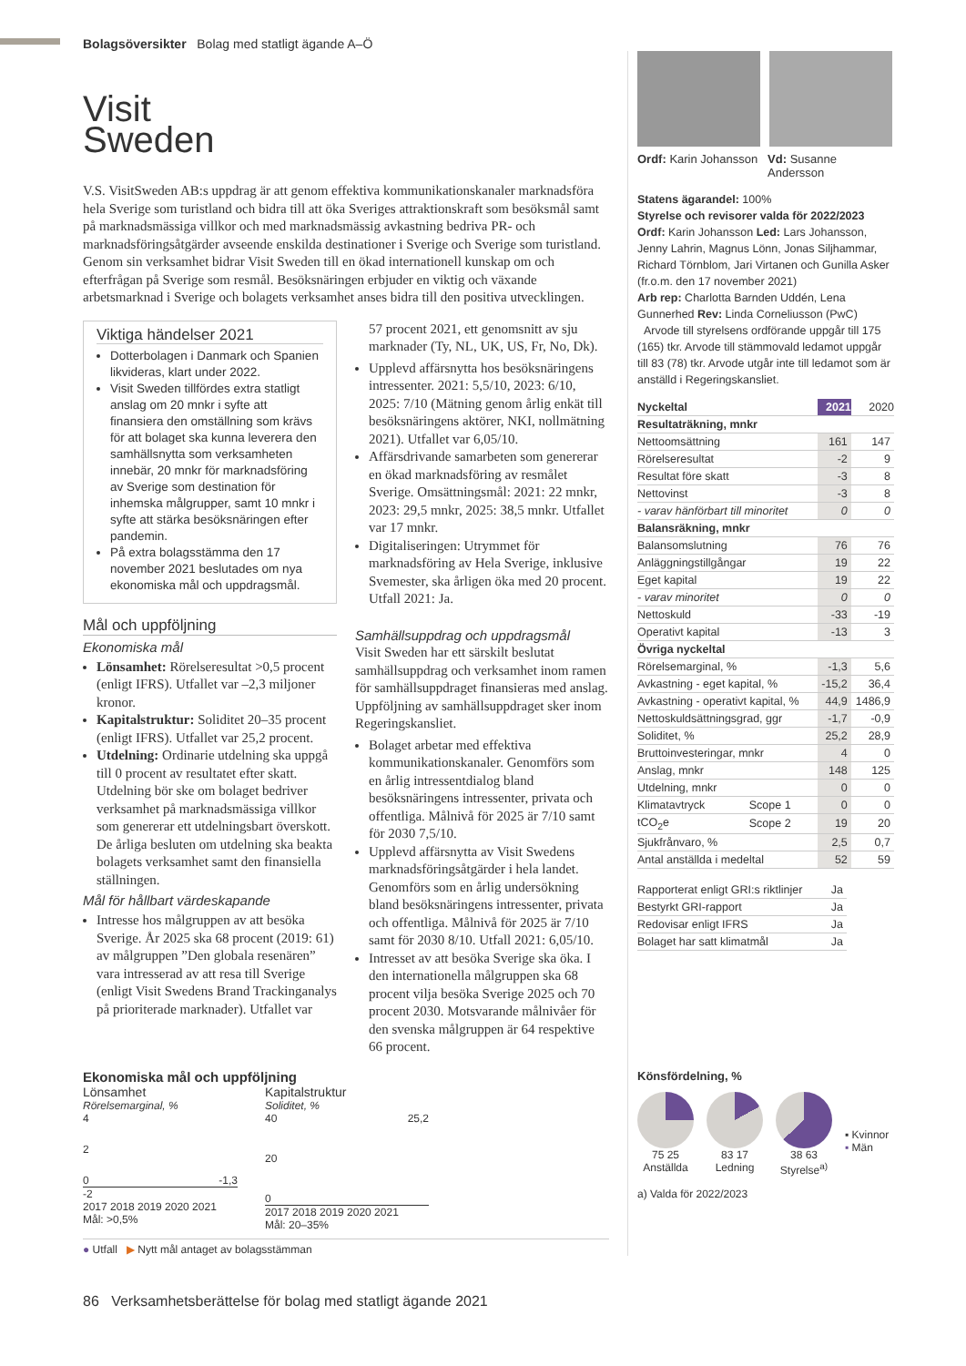Bolagsöversikter Bolag med statligt ägande A–Ö
Visit
Sweden
V.S. VisitSweden AB:s uppdrag är att genom effektiva kommunikationskanaler marknadsföra hela Sverige som turistland och bidra till att öka Sveriges attraktionskraft som besöksmål samt på marknadsmässiga villkor och med marknadsmässig avkastning bedriva PR- och marknadsföringsåtgärder avseende enskilda destinationer i Sverige och Sverige som turistland. Genom sin verksamhet bidrar Visit Sweden till en ökad internationell kunskap om och efterfrågan på Sverige som resmål. Besöksnäringen erbjuder en viktig och växande arbetsmarknad i Sverige och bolagets verksamhet anses bidra till den positiva utvecklingen.
Viktiga händelser 2021
Dotterbolagen i Danmark och Spanien likvideras, klart under 2022.
Visit Sweden tillfördes extra statligt anslag om 20 mnkr i syfte att finansiera den omställning som krävs för att bolaget ska kunna leverera den samhällsnytta som verksamheten innebär, 20 mnkr för marknadsföring av Sverige som destination för inhemska målgrupper, samt 10 mnkr i syfte att stärka besöksnäringen efter pandemin.
På extra bolagsstämma den 17 november 2021 beslutades om nya ekonomiska mål och uppdragsmål.
Mål och uppföljning
Ekonomiska mål
Lönsamhet: Rörelseresultat >0,5 procent (enligt IFRS). Utfallet var –2,3 miljoner kronor.
Kapitalstruktur: Soliditet 20–35 procent (enligt IFRS). Utfallet var 25,2 procent.
Utdelning: Ordinarie utdelning ska uppgå till 0 procent av resultatet efter skatt. Utdelning bör ske om bolaget bedriver verksamhet på marknadsmässiga villkor som genererar ett utdelningsbart överskott. De årliga besluten om utdelning ska beakta bolagets verksamhet samt den finansiella ställningen.
Mål för hållbart värdeskapande
Intresse hos målgruppen av att besöka Sverige. År 2025 ska 68 procent (2019: 61) av målgruppen ”Den globala resenären” vara intresserad av att resa till Sverige (enligt Visit Swedens Brand Trackinganalys på prioriterade marknader). Utfallet var
57 procent 2021, ett genomsnitt av sju marknader (Ty, NL, UK, US, Fr, No, Dk).
Upplevd affärsnytta hos besöksnäringens intressenter. 2021: 5,5/10, 2023: 6/10, 2025: 7/10 (Mätning genom årlig enkät till besöksnäringens aktörer, NKI, nollmätning 2021). Utfallet var 6,05/10.
Affärsdrivande samarbeten som genererar en ökad marknadsföring av resmålet Sverige. Omsättningsmål: 2021: 22 mnkr, 2023: 29,5 mnkr, 2025: 38,5 mnkr. Utfallet var 17 mnkr.
Digitaliseringen: Utrymmet för marknadsföring av Hela Sverige, inklusive Svemester, ska årligen öka med 20 procent. Utfall 2021: Ja.
Samhällsuppdrag och uppdragsmål
Visit Sweden har ett särskilt beslutat samhällsuppdrag och verksamhet inom ramen för samhällsuppdraget finansieras med anslag. Uppföljning av samhällsuppdraget sker inom Regeringskansliet.
Bolaget arbetar med effektiva kommunikationskanaler. Genomförs som en årlig intressentdialog bland besöksnäringens intressenter, privata och offentliga. Målnivå för 2025 är 7/10 samt för 2030 7,5/10.
Upplevd affärsnytta av Visit Swedens marknadsföringsåtgärder i hela landet. Genomförs som en årlig undersökning bland besöksnäringens intressenter, privata och offentliga. Målnivå för 2025 är 7/10 samt för 2030 8/10. Utfall 2021: 6,05/10.
Intresset av att besöka Sverige ska öka. I den internationella målgruppen ska 68 procent vilja besöka Sverige 2025 och 70 procent 2030. Motsvarande målnivåer för den svenska målgruppen är 64 respektive 66 procent.
Ekonomiska mål och uppföljning
Lönsamhet
Rörelsemarginal, %
4
2
0 -1,3
-2
2017 2018 2019 2020 2021
Mål: >0,5%
Kapitalstruktur
Soliditet, %
40 25,2
20
0
2017 2018 2019 2020 2021
Mål: 20–35%
● Utfall ▶ Nytt mål antaget av bolagsstämman
Ordf: Karin Johansson
Vd: Susanne Andersson
Statens ägarandel: 100%
Styrelse och revisorer valda för 2022/2023
Ordf: Karin Johansson Led: Lars Johansson, Jenny Lahrin, Magnus Lönn, Jonas Siljhammar, Richard Törnblom, Jari Virtanen och Gunilla Asker (fr.o.m. den 17 november 2021)
Arb rep: Charlotta Barnden Uddén, Lena Gunnerhed Rev: Linda Corneliusson (PwC)
Arvode till styrelsens ordförande uppgår till 175 (165) tkr. Arvode till stämmovald ledamot uppgår till 83 (78) tkr. Arvode utgår inte till ledamot som är anställd i Regeringskansliet.
| Nyckeltal | | 2021 | 2020 |
| --- | --- | --- | --- |
| Resultaträkning, mnkr | | | |
| Nettoomsättning | | 161 | 147 |
| Rörelseresultat | | -2 | 9 |
| Resultat före skatt | | -3 | 8 |
| Nettovinst | | -3 | 8 |
| - varav hänförbart till minoritet | | 0 | 0 |
| Balansräkning, mnkr | | | |
| Balansomslutning | | 76 | 76 |
| Anläggningstillgångar | | 19 | 22 |
| Eget kapital | | 19 | 22 |
| - varav minoritet | | 0 | 0 |
| Nettoskuld | | -33 | -19 |
| Operativt kapital | | -13 | 3 |
| Övriga nyckeltal | | | |
| Rörelsemarginal, % | | -1,3 | 5,6 |
| Avkastning - eget kapital, % | | -15,2 | 36,4 |
| Avkastning - operativt kapital, % | | 44,9 | 1486,9 |
| Nettoskuldsättningsgrad, ggr | | -1,7 | -0,9 |
| Soliditet, % | | 25,2 | 28,9 |
| Bruttoinvesteringar, mnkr | | 4 | 0 |
| Anslag, mnkr | | 148 | 125 |
| Utdelning, mnkr | | 0 | 0 |
| Klimatavtryck | Scope 1 | 0 | 0 |
| tCO<sub>2</sub>e | Scope 2 | 19 | 20 |
| Sjukfrånvaro, % | | 2,5 | 0,7 |
| Antal anställda i medeltal | | 52 | 59 |
| Rapporterat enligt GRI:s riktlinjer | Ja |
| Bestyrkt GRI-rapport | Ja |
| Redovisar enligt IFRS | Ja |
| Bolaget har satt klimatmål | Ja |
Könsfördelning, %
75 25
Anställda
83 17
Ledning
38 63
Styrelse<sup>a)</sup>
▪ Kvinnor
▪ Män
a) Valda för 2022/2023
86 Verksamhetsberättelse för bolag med statligt ägande 2021